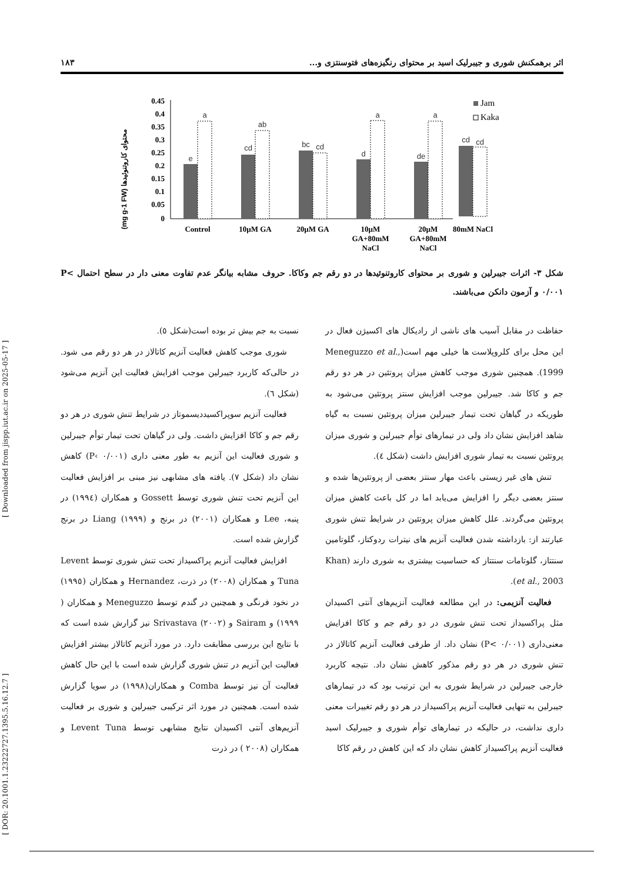[ Downloaded from jispp.iut.ac.ir on 2025-05-17 ]
[ DOR: 20.1001.1.23222727.1395.5.16.12.7 ]
اثر برهمکنش شوری و جیبرلیک اسید بر محتوای رنگیزه‌های فتوسنتزی و... ۱۸۳
(mg g-1 FW) محتوای کاروتنوئیدها
0.45
0.4
0.35
0.3
0.25
0.2
0.15
0.1
0.05
0
e
a
cd
ab
bc
cd
d
a
de
a
Control
10µM GA
20µM GA
10µM
GA+80mM
NaCl
20µM
GA+80mM
NaCl
cd
cd
80mM NaCl
Jam
Kaka
شکل ۳- اثرات جیبرلین و شوری بر محتوای کاروتنوئیدها در دو رقم جم وکاکا. حروف مشابه بیانگر عدم تفاوت معنی دار در سطح احتمال P< ۰/۰۰۱ و آزمون دانکن می‌باشند.
حفاظت در مقابل آسیب های ناشی از رادیکال های اکسیژن فعال در این محل برای کلروپلاست ها خیلی مهم است(Meneguzzo et al., 1999). همچنین شوری موجب کاهش میزان پروتئین در هر دو رقم جم و کاکا شد. جیبرلین موجب افزایش سنتز پروتئین می‌شود به طوریکه در گیاهان تحت تیمار جیبرلین میزان پروتئین نسبت به گیاه شاهد افزایش نشان داد ولی در تیمارهای توأم جیبرلین و شوری میزان پروتئین نسبت به تیمار شوری افزایش داشت (شکل ٤).
تنش های غیر زیستی باعث مهار سنتز بعضی از پروتئین‌ها شده و سنتز بعضی دیگر را افزایش می‌یابد اما در کل باعث کاهش میزان پروتئین می‌گردند. علل کاهش میزان پروتئین در شرایط تنش شوری عبارتند از: بازداشته شدن فعالیت آنزیم های نیترات ردوکتاز، گلوتامین سنتتاز، گلوتامات سنتتاز که حساسیت بیشتری به شوری دارند (Khan et al., 2003).
فعالیت آنزیمی: در این مطالعه فعالیت آنزیم‌های آنتی اکسیدان مثل پراکسیداز تحت تنش شوری در دو رقم جم و کاکا افزایش معنی‌داری (P< ۰/۰۰۱) نشان داد. از طرفی فعالیت آنزیم کاتالاز در تنش شوری در هر دو رقم مذکور کاهش نشان داد. نتیجه کاربرد خارجی جیبرلین در شرایط شوری به این ترتیب بود که در تیمارهای جیبرلین به تنهایی فعالیت آنزیم پراکسیداز در هر دو رقم تغییرات معنی داری نداشت، در حالیکه در تیمارهای توأم شوری و جیبرلیک اسید فعالیت آنزیم پراکسیداز کاهش نشان داد که این کاهش در رقم کاکا
نسبت به جم بیش تر بوده است(شکل ٥).
شوری موجب کاهش فعالیت آنزیم کاتالاز در هر دو رقم می شود. در حالی‌که کاربرد جیبرلین موجب افزایش فعالیت این آنزیم می‌شود (شکل ٦).
فعالیت آنزیم سوپراکسیددیسموتاز در شرایط تنش شوری در هر دو رقم جم و کاکا افزایش داشت. ولی در گیاهان تحت تیمار توأم جیبرلین و شوری فعالیت این آنزیم به طور معنی داری (P‹ ۰/۰۰۱) کاهش نشان داد (شکل ۷). یافته های مشابهی نیز مبنی بر افزایش فعالیت این آنزیم تحت تنش شوری توسط Gossett و همکاران (۱۹۹٤) در پنبه، Lee و همکاران (۲۰۰۱) در برنج و Liang (۱۹۹۹) در برنج گزارش شده است.
افزایش فعالیت آنزیم پراکسیداز تحت تنش شوری توسط Levent Tuna و همکاران (۲۰۰۸) در ذرت، Hernandez و همکاران (۱۹۹٥) در نخود فرنگی و همچنین در گندم توسط Meneguzzo و همکاران ( ۱۹۹۹) و Sairam و Srivastava (۲۰۰۲) نیز گزارش شده است که با نتایج این بررسی مطابقت دارد. در مورد آنزیم کاتالاز بیشتر افزایش فعالیت این آنزیم در تنش شوری گزارش شده است با این حال کاهش فعالیت آن نیز توسط Comba و همکاران(۱۹۹۸) در سویا گزارش شده است. همچنین در مورد اثر ترکیبی جیبرلین و شوری بر فعالیت آنزیم‌های آنتی اکسیدان نتایج مشابهی توسط Levent Tuna و همکاران (۲۰۰۸ ) در ذرت